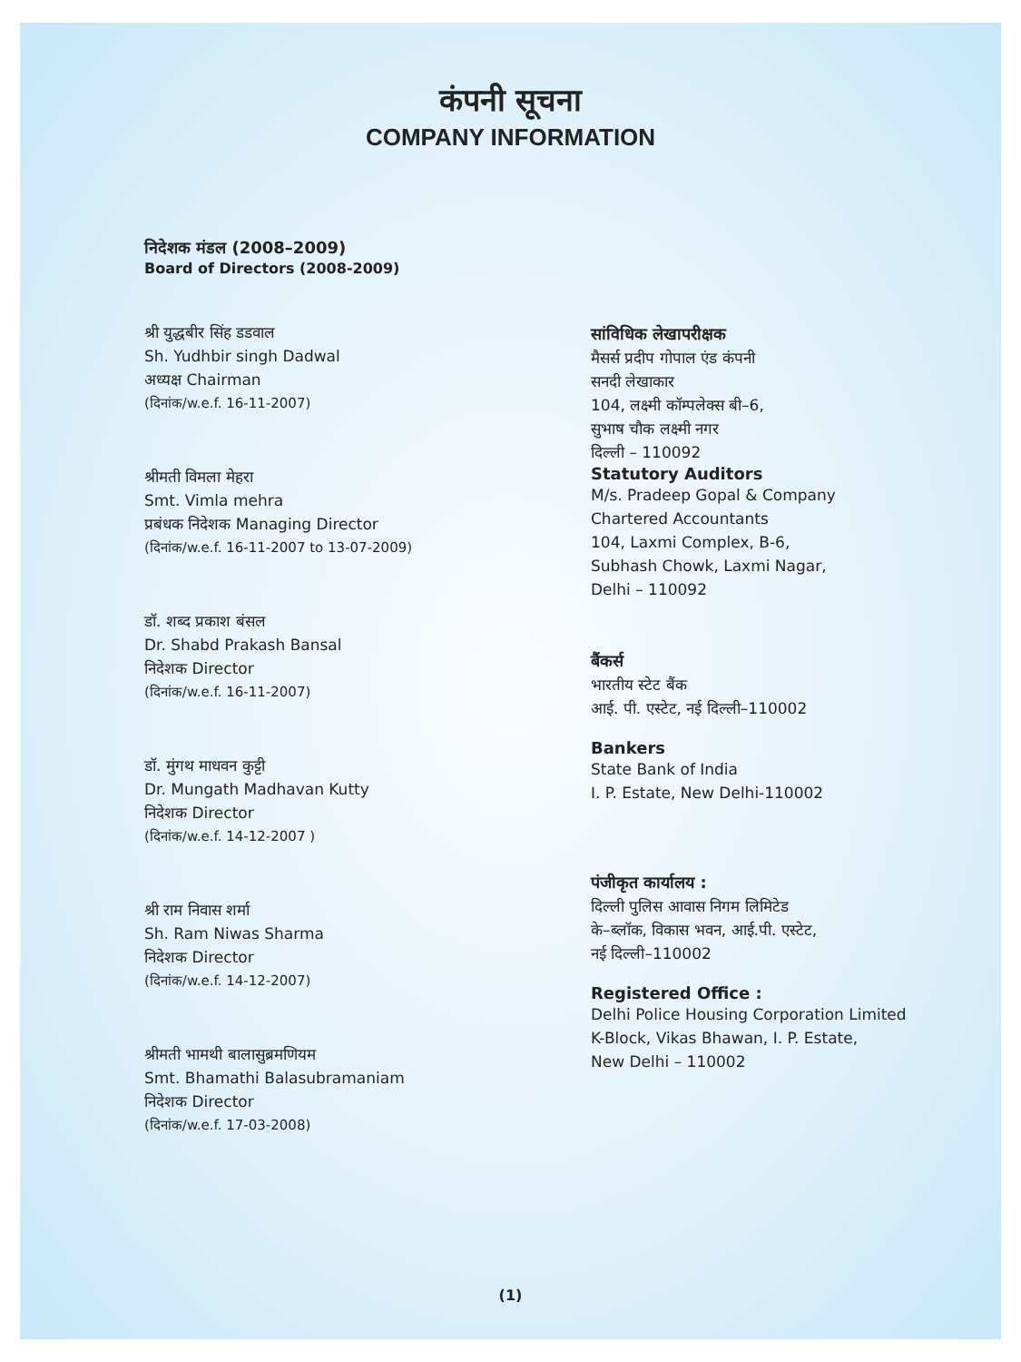कंपनी सूचना
COMPANY INFORMATION
निदेशक मंडल (2008–2009)
Board of Directors (2008-2009)
श्री युद्धबीर सिंह डडवाल
Sh. Yudhbir singh Dadwal
अध्यक्ष Chairman
(दिनांक/w.e.f. 16-11-2007)
श्रीमती विमला मेहरा
Smt. Vimla mehra
प्रबंधक निदेशक Managing Director
(दिनांक/w.e.f. 16-11-2007 to 13-07-2009)
डॉ. शब्द प्रकाश बंसल
Dr. Shabd Prakash Bansal
निदेशक Director
(दिनांक/w.e.f. 16-11-2007)
डॉ. मुंगथ माधवन कुट्टी
Dr. Mungath Madhavan Kutty
निदेशक Director
(दिनांक/w.e.f. 14-12-2007 )
श्री राम निवास शर्मा
Sh. Ram Niwas Sharma
निदेशक Director
(दिनांक/w.e.f. 14-12-2007)
श्रीमती भामथी बालासुब्रमणियम
Smt. Bhamathi Balasubramaniam
निदेशक Director
(दिनांक/w.e.f. 17-03-2008)
सांविधिक लेखापरीक्षक
मैसर्स प्रदीप गोपाल एंड कंपनी
सनदी लेखाकार
104, लक्ष्मी कॉम्पलेक्स बी–6,
सुभाष चौक लक्ष्मी नगर
दिल्ली – 110092
Statutory Auditors
M/s. Pradeep Gopal & Company
Chartered Accountants
104, Laxmi Complex, B-6,
Subhash Chowk, Laxmi Nagar,
Delhi – 110092
बैंकर्स
भारतीय स्टेट बैंक
आई. पी. एस्टेट, नई दिल्ली–110002
Bankers
State Bank of India
I. P. Estate, New Delhi-110002
पंजीकृत कार्यालय :
दिल्ली पुलिस आवास निगम लिमिटेड
के–ब्लॉक, विकास भवन, आई.पी. एस्टेट,
नई दिल्ली–110002
Registered Office :
Delhi Police Housing Corporation Limited
K-Block, Vikas Bhawan, I. P. Estate,
New Delhi – 110002
(1)